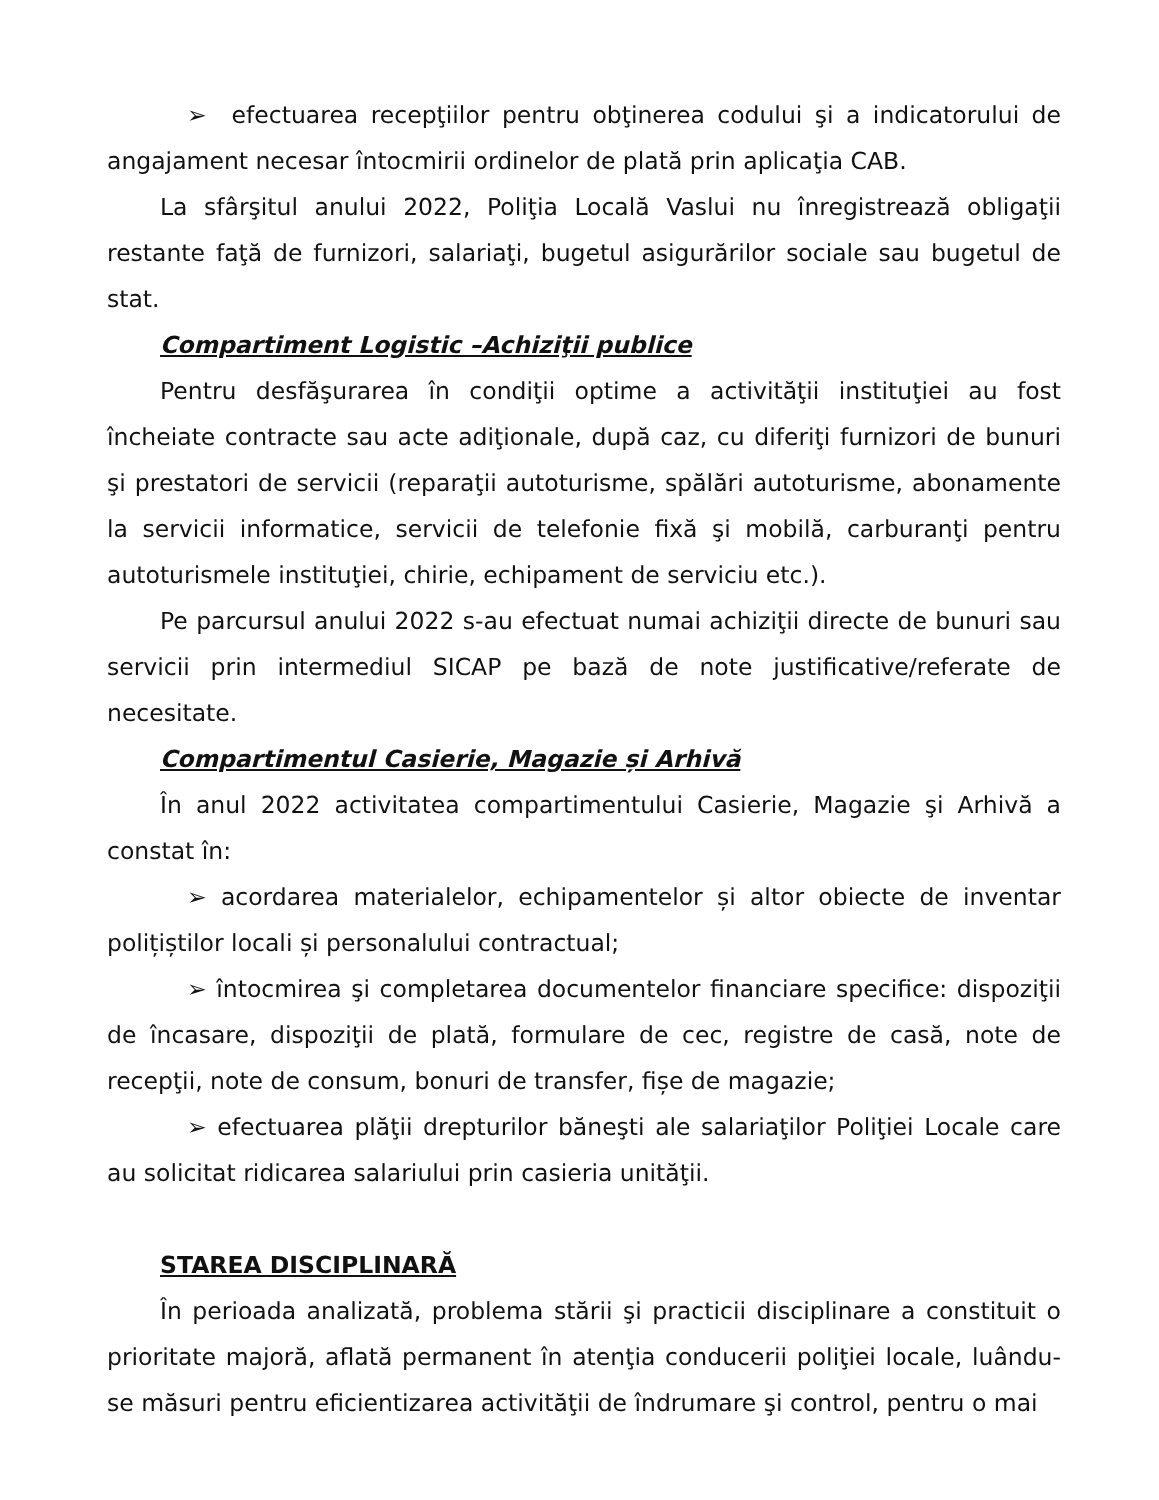➢ efectuarea recepţiilor pentru obţinerea codului şi a indicatorului de angajament necesar întocmirii ordinelor de plată prin aplicaţia CAB.
La sfârşitul anului 2022, Poliţia Locală Vaslui nu înregistrează obligaţii restante faţă de furnizori, salariaţi, bugetul asigurărilor sociale sau bugetul de stat.
Compartiment Logistic –Achiziţii publice
Pentru desfăşurarea în condiţii optime a activităţii instituţiei au fost încheiate contracte sau acte adiţionale, după caz, cu diferiţi furnizori de bunuri şi prestatori de servicii (reparaţii autoturisme, spălări autoturisme, abonamente la servicii informatice, servicii de telefonie fixă şi mobilă, carburanţi pentru autoturismele instituţiei, chirie, echipament de serviciu etc.).
Pe parcursul anului 2022 s-au efectuat numai achiziţii directe de bunuri sau servicii prin intermediul SICAP pe bază de note justificative/referate de necesitate.
Compartimentul Casierie, Magazie și Arhivă
În anul 2022 activitatea compartimentului Casierie, Magazie şi Arhivă a constat în:
➢ acordarea materialelor, echipamentelor și altor obiecte de inventar polițiștilor locali și personalului contractual;
➢ întocmirea şi completarea documentelor financiare specifice: dispoziţii de încasare, dispoziţii de plată, formulare de cec, registre de casă, note de recepţii, note de consum, bonuri de transfer, fișe de magazie;
➢ efectuarea plăţii drepturilor băneşti ale salariaţilor Poliţiei Locale care au solicitat ridicarea salariului prin casieria unităţii.
STAREA DISCIPLINARĂ
În perioada analizată, problema stării şi practicii disciplinare a constituit o prioritate majoră, aflată permanent în atenţia conducerii poliţiei locale, luându-se măsuri pentru eficientizarea activităţii de îndrumare şi control, pentru o mai